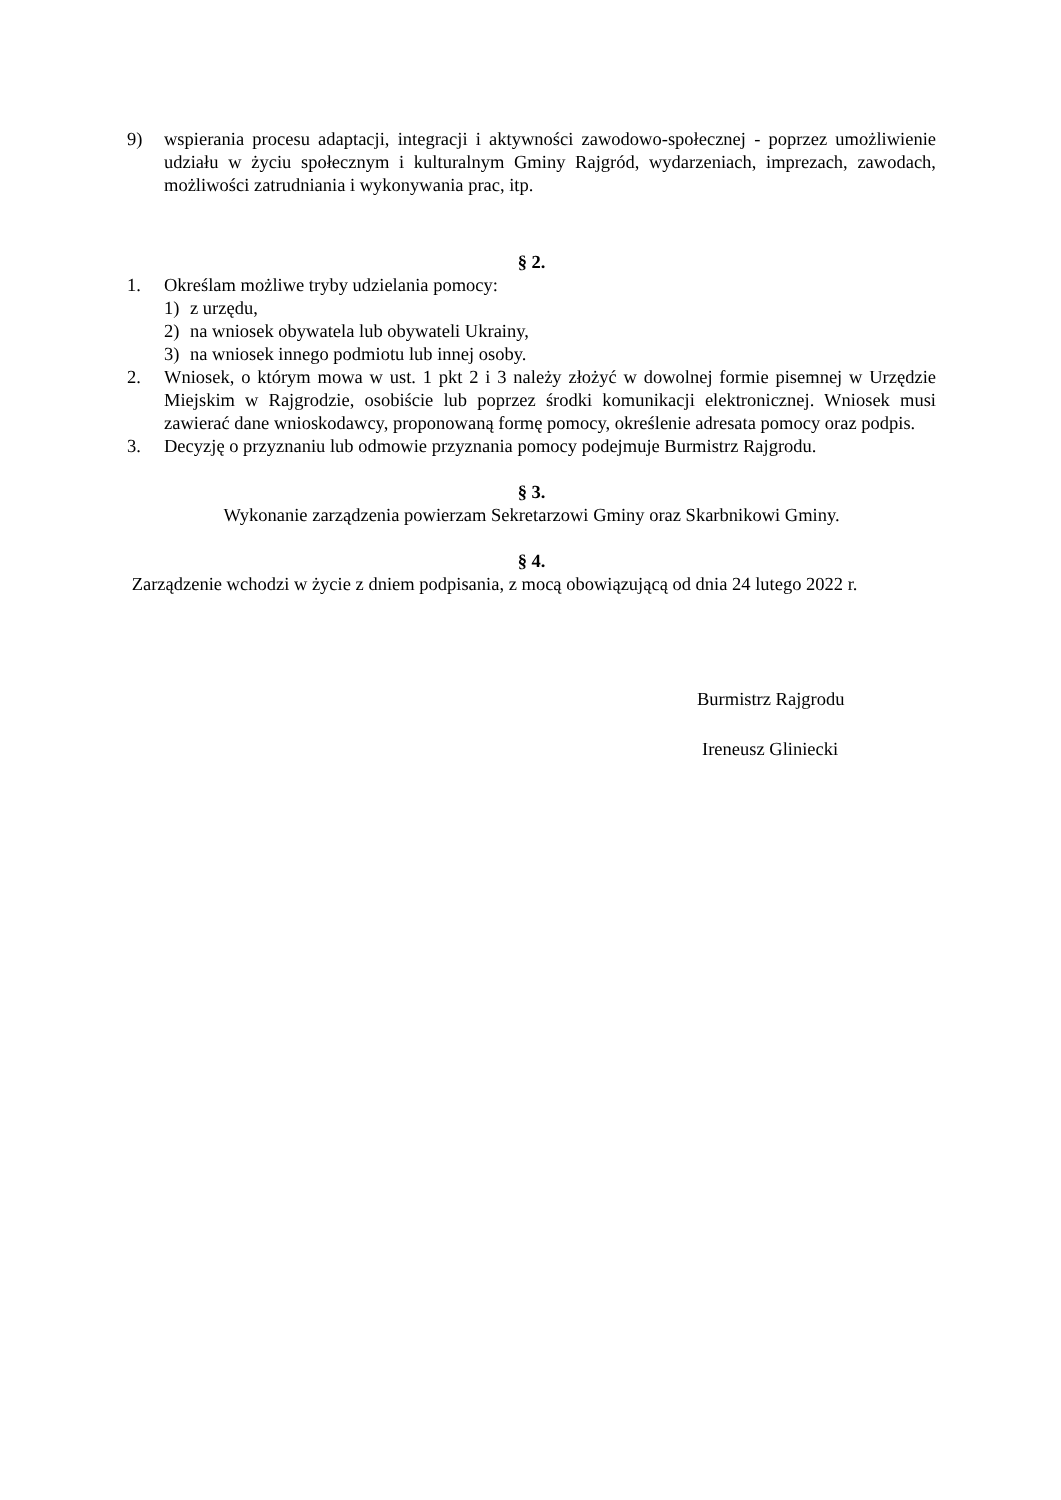9) wspierania procesu adaptacji, integracji i aktywności zawodowo-społecznej - poprzez umożliwienie udziału w życiu społecznym i kulturalnym Gminy Rajgród, wydarzeniach, imprezach, zawodach, możliwości zatrudniania i wykonywania prac, itp.
§ 2.
1. Określam możliwe tryby udzielania pomocy:
1) z urzędu,
2) na wniosek obywatela lub obywateli Ukrainy,
3) na wniosek innego podmiotu lub innej osoby.
2. Wniosek, o którym mowa w ust. 1 pkt 2 i 3 należy złożyć w dowolnej formie pisemnej w Urzędzie Miejskim w Rajgrodzie, osobiście lub poprzez środki komunikacji elektronicznej. Wniosek musi zawierać dane wnioskodawcy, proponowaną formę pomocy, określenie adresata pomocy oraz podpis.
3. Decyzję o przyznaniu lub odmowie przyznania pomocy podejmuje Burmistrz Rajgrodu.
§ 3.
Wykonanie zarządzenia powierzam Sekretarzowi Gminy oraz Skarbnikowi Gminy.
§ 4.
Zarządzenie wchodzi w życie z dniem podpisania, z mocą obowiązującą od dnia 24 lutego 2022 r.
Burmistrz Rajgrodu
Ireneusz Gliniecki